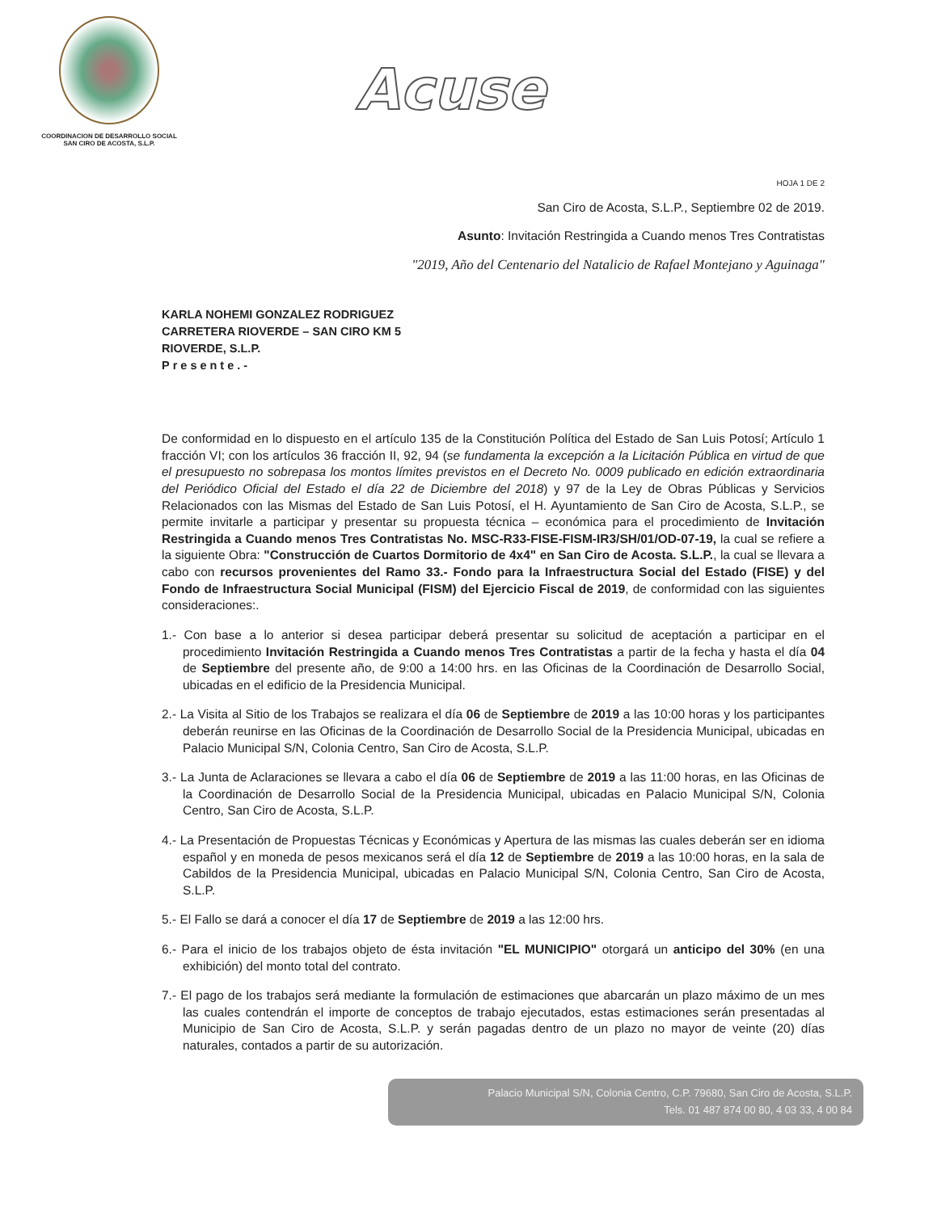COORDINACION DE DESARROLLO SOCIAL
SAN CIRO DE ACOSTA, S.L.P.
Acuse
HOJA 1 DE 2
San Ciro de Acosta, S.L.P., Septiembre 02 de 2019.
Asunto: Invitación Restringida a Cuando menos Tres Contratistas
"2019, Año del Centenario del Natalicio de Rafael Montejano y Aguinaga"
KARLA NOHEMI GONZALEZ RODRIGUEZ
CARRETERA RIOVERDE – SAN CIRO KM 5
RIOVERDE, S.L.P.
Presente.-
De conformidad en lo dispuesto en el artículo 135 de la Constitución Política del Estado de San Luis Potosí; Artículo 1 fracción VI; con los artículos 36 fracción II, 92, 94 (se fundamenta la excepción a la Licitación Pública en virtud de que el presupuesto no sobrepasa los montos límites previstos en el Decreto No. 0009 publicado en edición extraordinaria del Periódico Oficial del Estado el día 22 de Diciembre del 2018) y 97 de la Ley de Obras Públicas y Servicios Relacionados con las Mismas del Estado de San Luis Potosí, el H. Ayuntamiento de San Ciro de Acosta, S.L.P., se permite invitarle a participar y presentar su propuesta técnica – económica para el procedimiento de Invitación Restringida a Cuando menos Tres Contratistas No. MSC-R33-FISE-FISM-IR3/SH/01/OD-07-19, la cual se refiere a la siguiente Obra: "Construcción de Cuartos Dormitorio de 4x4" en San Ciro de Acosta. S.L.P., la cual se llevara a cabo con recursos provenientes del Ramo 33.- Fondo para la Infraestructura Social del Estado (FISE) y del Fondo de Infraestructura Social Municipal (FISM) del Ejercicio Fiscal de 2019, de conformidad con las siguientes consideraciones:.
1.- Con base a lo anterior si desea participar deberá presentar su solicitud de aceptación a participar en el procedimiento Invitación Restringida a Cuando menos Tres Contratistas a partir de la fecha y hasta el día 04 de Septiembre del presente año, de 9:00 a 14:00 hrs. en las Oficinas de la Coordinación de Desarrollo Social, ubicadas en el edificio de la Presidencia Municipal.
2.- La Visita al Sitio de los Trabajos se realizara el día 06 de Septiembre de 2019 a las 10:00 horas y los participantes deberán reunirse en las Oficinas de la Coordinación de Desarrollo Social de la Presidencia Municipal, ubicadas en Palacio Municipal S/N, Colonia Centro, San Ciro de Acosta, S.L.P.
3.- La Junta de Aclaraciones se llevara a cabo el día 06 de Septiembre de 2019 a las 11:00 horas, en las Oficinas de la Coordinación de Desarrollo Social de la Presidencia Municipal, ubicadas en Palacio Municipal S/N, Colonia Centro, San Ciro de Acosta, S.L.P.
4.- La Presentación de Propuestas Técnicas y Económicas y Apertura de las mismas las cuales deberán ser en idioma español y en moneda de pesos mexicanos será el día 12 de Septiembre de 2019 a las 10:00 horas, en la sala de Cabildos de la Presidencia Municipal, ubicadas en Palacio Municipal S/N, Colonia Centro, San Ciro de Acosta, S.L.P.
5.- El Fallo se dará a conocer el día 17 de Septiembre de 2019 a las 12:00 hrs.
6.- Para el inicio de los trabajos objeto de ésta invitación "EL MUNICIPIO" otorgará un anticipo del 30% (en una exhibición) del monto total del contrato.
7.- El pago de los trabajos será mediante la formulación de estimaciones que abarcarán un plazo máximo de un mes las cuales contendrán el importe de conceptos de trabajo ejecutados, estas estimaciones serán presentadas al Municipio de San Ciro de Acosta, S.L.P. y serán pagadas dentro de un plazo no mayor de veinte (20) días naturales, contados a partir de su autorización.
Palacio Municipal S/N, Colonia Centro, C.P. 79680, San Ciro de Acosta, S.L.P.
Tels. 01 487 874 00 80, 4 03 33, 4 00 84